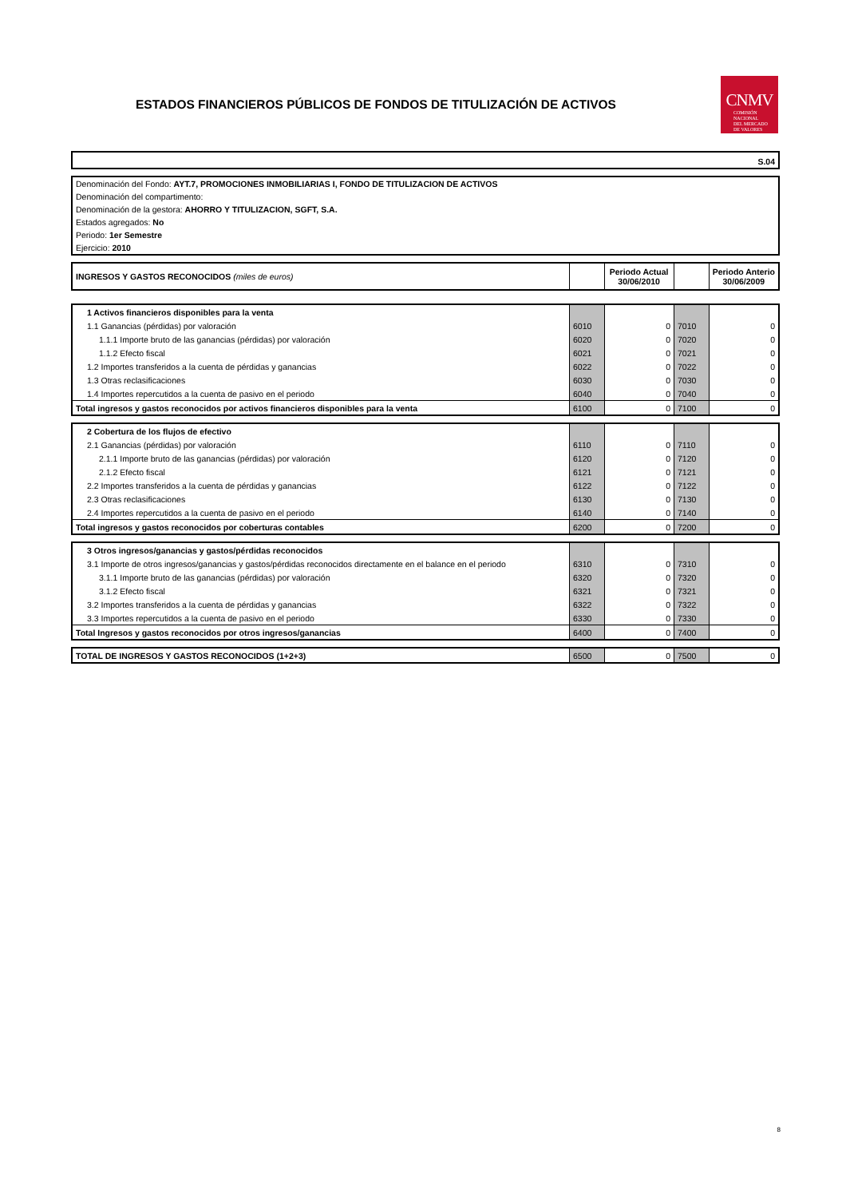ESTADOS FINANCIEROS PÚBLICOS DE FONDOS DE TITULIZACIÓN DE ACTIVOS
CNMV
COMISIÓN
NACIONAL
DEL MERCADO
DE VALORES
S.04
Denominación del Fondo: AYT.7, PROMOCIONES INMOBILIARIAS I, FONDO DE TITULIZACION DE ACTIVOS
Denominación del compartimento:
Denominación de la gestora: AHORRO Y TITULIZACION, SGFT, S.A.
Estados agregados: No
Periodo: 1er Semestre
Ejercicio: 2010
| INGRESOS Y GASTOS RECONOCIDOS (miles de euros) | | Periodo Actual 30/06/2010 | | Periodo Anterio 30/06/2009 |
| --- | --- | --- | --- | --- |
| 1 Activos financieros disponibles para la venta | | | | |
| 1.1 Ganancias (pérdidas) por valoración | 6010 | 0 | 7010 | 0 |
| 1.1.1 Importe bruto de las ganancias (pérdidas) por valoración | 6020 | 0 | 7020 | 0 |
| 1.1.2 Efecto fiscal | 6021 | 0 | 7021 | 0 |
| 1.2 Importes transferidos a la cuenta de pérdidas y ganancias | 6022 | 0 | 7022 | 0 |
| 1.3 Otras reclasificaciones | 6030 | 0 | 7030 | 0 |
| 1.4 Importes repercutidos a la cuenta de pasivo en el periodo | 6040 | 0 | 7040 | 0 |
| Total ingresos y gastos reconocidos por activos financieros disponibles para la venta | 6100 | 0 | 7100 | 0 |
| 2 Cobertura de los flujos de efectivo | | | | |
| 2.1 Ganancias (pérdidas) por valoración | 6110 | 0 | 7110 | 0 |
| 2.1.1 Importe bruto de las ganancias (pérdidas) por valoración | 6120 | 0 | 7120 | 0 |
| 2.1.2 Efecto fiscal | 6121 | 0 | 7121 | 0 |
| 2.2 Importes transferidos a la cuenta de pérdidas y ganancias | 6122 | 0 | 7122 | 0 |
| 2.3 Otras reclasificaciones | 6130 | 0 | 7130 | 0 |
| 2.4 Importes repercutidos a la cuenta de pasivo en el periodo | 6140 | 0 | 7140 | 0 |
| Total ingresos y gastos reconocidos por coberturas contables | 6200 | 0 | 7200 | 0 |
| 3 Otros ingresos/ganancias y gastos/pérdidas reconocidos | | | | |
| 3.1 Importe de otros ingresos/ganancias y gastos/pérdidas reconocidos directamente en el balance en el periodo | 6310 | 0 | 7310 | 0 |
| 3.1.1 Importe bruto de las ganancias (pérdidas) por valoración | 6320 | 0 | 7320 | 0 |
| 3.1.2 Efecto fiscal | 6321 | 0 | 7321 | 0 |
| 3.2 Importes transferidos a la cuenta de pérdidas y ganancias | 6322 | 0 | 7322 | 0 |
| 3.3 Importes repercutidos a la cuenta de pasivo en el periodo | 6330 | 0 | 7330 | 0 |
| Total Ingresos y gastos reconocidos por otros ingresos/ganancias | 6400 | 0 | 7400 | 0 |
| TOTAL DE INGRESOS Y GASTOS RECONOCIDOS (1+2+3) | 6500 | 0 | 7500 | 0 |
8